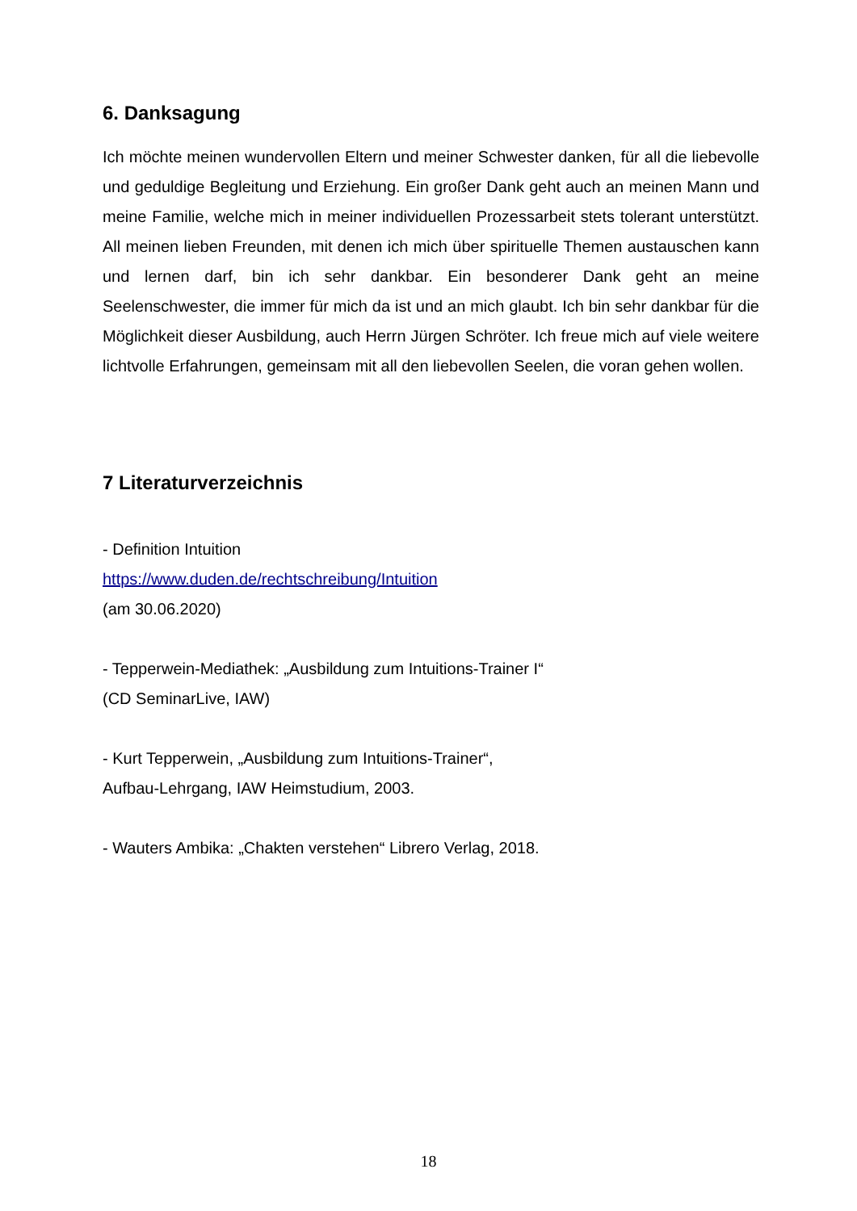6. Danksagung
Ich möchte meinen wundervollen Eltern und meiner Schwester danken, für all die liebevolle und geduldige Begleitung und Erziehung. Ein großer Dank geht auch an meinen Mann und meine Familie, welche mich in meiner individuellen Prozessarbeit stets tolerant unterstützt. All meinen lieben Freunden, mit denen ich mich über spirituelle Themen austauschen kann und lernen darf, bin ich sehr dankbar. Ein besonderer Dank geht an meine Seelenschwester, die immer für mich da ist und an mich glaubt. Ich bin sehr dankbar für die Möglichkeit dieser Ausbildung, auch Herrn Jürgen Schröter. Ich freue mich auf viele weitere lichtvolle Erfahrungen, gemeinsam mit all den liebevollen Seelen, die voran gehen wollen.
7 Literaturverzeichnis
- Definition Intuition
https://www.duden.de/rechtschreibung/Intuition
(am 30.06.2020)
- Tepperwein-Mediathek: „Ausbildung zum Intuitions-Trainer I“
(CD SeminarLive, IAW)
- Kurt Tepperwein, „Ausbildung zum Intuitions-Trainer“,
Aufbau-Lehrgang, IAW Heimstudium, 2003.
- Wauters Ambika: „Chakten verstehen“ Librero Verlag, 2018.
18